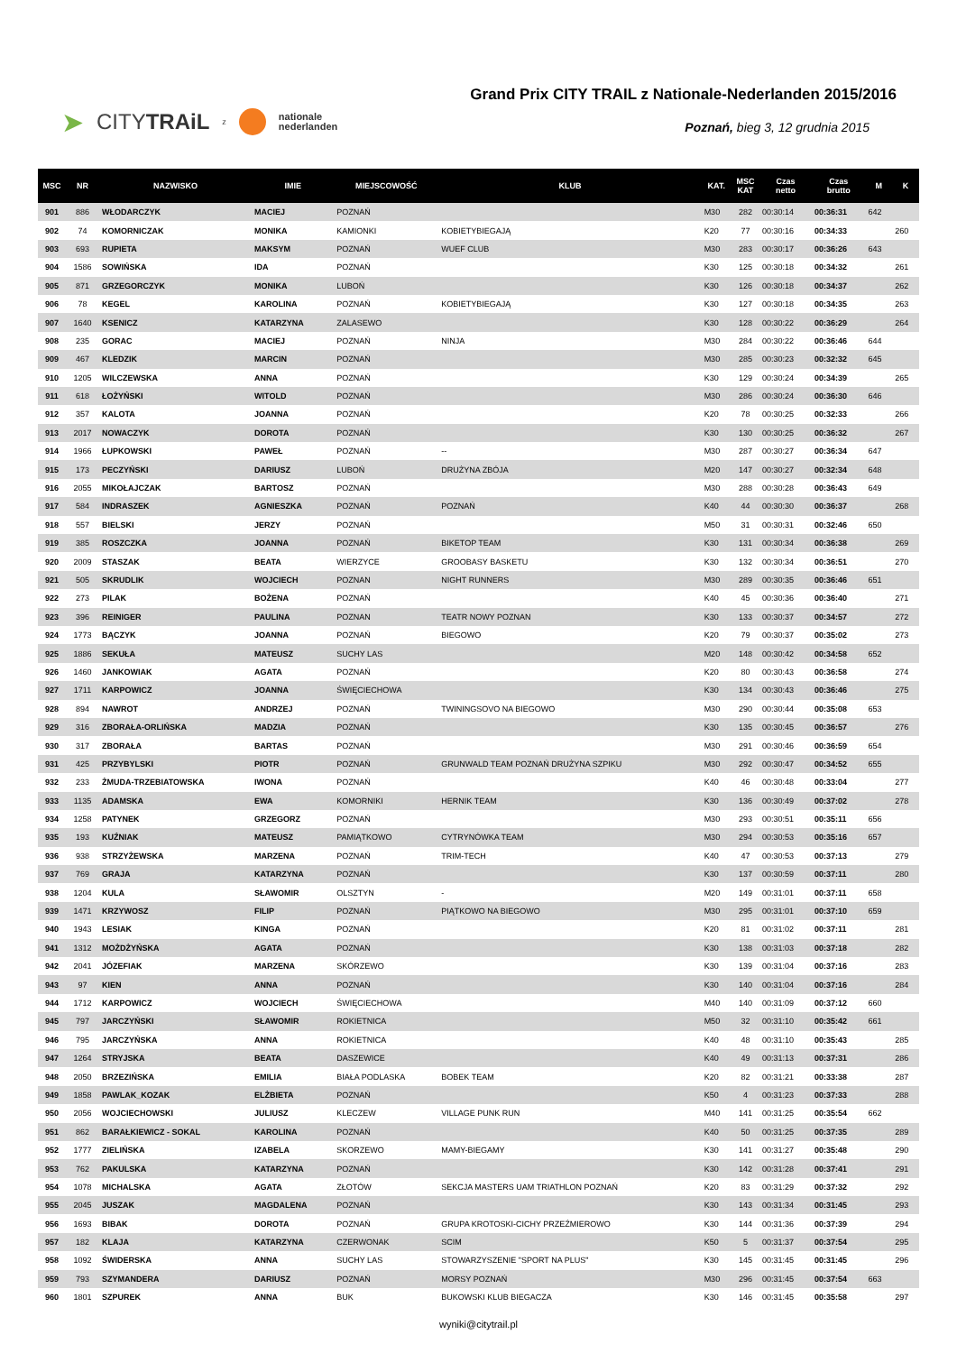➤ CITYTRAiL z nationale
nederlanden
Grand Prix CITY TRAIL z Nationale-Nederlanden 2015/2016
Poznań, bieg 3, 12 grudnia 2015
| MSC | NR | NAZWISKO | IMIE | MIEJSCOWOŚĆ | KLUB | KAT. | MSC KAT | Czas netto | Czas brutto | M | K |
| --- | --- | --- | --- | --- | --- | --- | --- | --- | --- | --- | --- |
| 901 | 886 | WŁODARCZYK | MACIEJ | POZNAŃ | | M30 | 282 | 00:30:14 | 00:36:31 | 642 | |
| 902 | 74 | KOMORNICZAK | MONIKA | KAMIONKI | KOBIETYBIEGAJĄ | K20 | 77 | 00:30:16 | 00:34:33 | | 260 |
| 903 | 693 | RUPIETA | MAKSYM | POZNAŃ | WUEF CLUB | M30 | 283 | 00:30:17 | 00:36:26 | 643 | |
| 904 | 1586 | SOWIŃSKA | IDA | POZNAŃ | | K30 | 125 | 00:30:18 | 00:34:32 | | 261 |
| 905 | 871 | GRZEGORCZYK | MONIKA | LUBOŃ | | K30 | 126 | 00:30:18 | 00:34:37 | | 262 |
| 906 | 78 | KEGEL | KAROLINA | POZNAŃ | KOBIETYBIEGAJĄ | K30 | 127 | 00:30:18 | 00:34:35 | | 263 |
| 907 | 1640 | KSENICZ | KATARZYNA | ZALASEWO | | K30 | 128 | 00:30:22 | 00:36:29 | | 264 |
| 908 | 235 | GORAC | MACIEJ | POZNAŃ | NINJA | M30 | 284 | 00:30:22 | 00:36:46 | 644 | |
| 909 | 467 | KLEDZIK | MARCIN | POZNAŃ | | M30 | 285 | 00:30:23 | 00:32:32 | 645 | |
| 910 | 1205 | WILCZEWSKA | ANNA | POZNAŃ | | K30 | 129 | 00:30:24 | 00:34:39 | | 265 |
| 911 | 618 | ŁOŻYŃSKI | WITOLD | POZNAŃ | | M30 | 286 | 00:30:24 | 00:36:30 | 646 | |
| 912 | 357 | KALOTA | JOANNA | POZNAŃ | | K20 | 78 | 00:30:25 | 00:32:33 | | 266 |
| 913 | 2017 | NOWACZYK | DOROTA | POZNAŃ | | K30 | 130 | 00:30:25 | 00:36:32 | | 267 |
| 914 | 1966 | ŁUPKOWSKI | PAWEŁ | POZNAŃ | -- | M30 | 287 | 00:30:27 | 00:36:34 | 647 | |
| 915 | 173 | PECZYŃSKI | DARIUSZ | LUBOŃ | DRUŻYNA ZBÓJA | M20 | 147 | 00:30:27 | 00:32:34 | 648 | |
| 916 | 2055 | MIKOŁAJCZAK | BARTOSZ | POZNAŃ | | M30 | 288 | 00:30:28 | 00:36:43 | 649 | |
| 917 | 584 | INDRASZEK | AGNIESZKA | POZNAŃ | POZNAŃ | K40 | 44 | 00:30:30 | 00:36:37 | | 268 |
| 918 | 557 | BIELSKI | JERZY | POZNAŃ | | M50 | 31 | 00:30:31 | 00:32:46 | 650 | |
| 919 | 385 | ROSZCZKA | JOANNA | POZNAŃ | BIKETOP TEAM | K30 | 131 | 00:30:34 | 00:36:38 | | 269 |
| 920 | 2009 | STASZAK | BEATA | WIERZYCE | GROOBASY BASKETU | K30 | 132 | 00:30:34 | 00:36:51 | | 270 |
| 921 | 505 | SKRUDLIK | WOJCIECH | POZNAN | NIGHT RUNNERS | M30 | 289 | 00:30:35 | 00:36:46 | 651 | |
| 922 | 273 | PILAK | BOŻENA | POZNAŃ | | K40 | 45 | 00:30:36 | 00:36:40 | | 271 |
| 923 | 396 | REINIGER | PAULINA | POZNAN | TEATR NOWY POZNAN | K30 | 133 | 00:30:37 | 00:34:57 | | 272 |
| 924 | 1773 | BĄCZYK | JOANNA | POZNAŃ | BIEGOWO | K20 | 79 | 00:30:37 | 00:35:02 | | 273 |
| 925 | 1886 | SEKUŁA | MATEUSZ | SUCHY LAS | | M20 | 148 | 00:30:42 | 00:34:58 | 652 | |
| 926 | 1460 | JANKOWIAK | AGATA | POZNAŃ | | K20 | 80 | 00:30:43 | 00:36:58 | | 274 |
| 927 | 1711 | KARPOWICZ | JOANNA | ŚWIĘCIECHOWA | | K30 | 134 | 00:30:43 | 00:36:46 | | 275 |
| 928 | 894 | NAWROT | ANDRZEJ | POZNAŃ | TWININGSOVO NA BIEGOWO | M30 | 290 | 00:30:44 | 00:35:08 | 653 | |
| 929 | 316 | ZBORAŁA-ORLIŃSKA | MADZIA | POZNAŃ | | K30 | 135 | 00:30:45 | 00:36:57 | | 276 |
| 930 | 317 | ZBORAŁA | BARTAS | POZNAŃ | | M30 | 291 | 00:30:46 | 00:36:59 | 654 | |
| 931 | 425 | PRZYBYLSKI | PIOTR | POZNAŃ | GRUNWALD TEAM POZNAŃ DRUŻYNA SZPIKU | M30 | 292 | 00:30:47 | 00:34:52 | 655 | |
| 932 | 233 | ŻMUDA-TRZEBIATOWSKA | IWONA | POZNAŃ | | K40 | 46 | 00:30:48 | 00:33:04 | | 277 |
| 933 | 1135 | ADAMSKA | EWA | KOMORNIKI | HERNIK TEAM | K30 | 136 | 00:30:49 | 00:37:02 | | 278 |
| 934 | 1258 | PATYNEK | GRZEGORZ | POZNAŃ | | M30 | 293 | 00:30:51 | 00:35:11 | 656 | |
| 935 | 193 | KUŹNIAK | MATEUSZ | PAMIĄTKOWO | CYTRYNÓWKA TEAM | M30 | 294 | 00:30:53 | 00:35:16 | 657 | |
| 936 | 938 | STRZYŻEWSKA | MARZENA | POZNAŃ | TRIM-TECH | K40 | 47 | 00:30:53 | 00:37:13 | | 279 |
| 937 | 769 | GRAJA | KATARZYNA | POZNAŃ | | K30 | 137 | 00:30:59 | 00:37:11 | | 280 |
| 938 | 1204 | KULA | SŁAWOMIR | OLSZTYN | - | M20 | 149 | 00:31:01 | 00:37:11 | 658 | |
| 939 | 1471 | KRZYWOSZ | FILIP | POZNAŃ | PIĄTKOWO NA BIEGOWO | M30 | 295 | 00:31:01 | 00:37:10 | 659 | |
| 940 | 1943 | LESIAK | KINGA | POZNAŃ | | K20 | 81 | 00:31:02 | 00:37:11 | | 281 |
| 941 | 1312 | MOŻDŻYŃSKA | AGATA | POZNAŃ | | K30 | 138 | 00:31:03 | 00:37:18 | | 282 |
| 942 | 2041 | JÓZEFIAK | MARZENA | SKÓRZEWO | | K30 | 139 | 00:31:04 | 00:37:16 | | 283 |
| 943 | 97 | KIEN | ANNA | POZNAŃ | | K30 | 140 | 00:31:04 | 00:37:16 | | 284 |
| 944 | 1712 | KARPOWICZ | WOJCIECH | ŚWIĘCIECHOWA | | M40 | 140 | 00:31:09 | 00:37:12 | 660 | |
| 945 | 797 | JARCZYŃSKI | SŁAWOMIR | ROKIETNICA | | M50 | 32 | 00:31:10 | 00:35:42 | 661 | |
| 946 | 795 | JARCZYŃSKA | ANNA | ROKIETNICA | | K40 | 48 | 00:31:10 | 00:35:43 | | 285 |
| 947 | 1264 | STRYJSKA | BEATA | DASZEWICE | | K40 | 49 | 00:31:13 | 00:37:31 | | 286 |
| 948 | 2050 | BRZEZIŃSKA | EMILIA | BIAŁA PODLASKA | BOBEK TEAM | K20 | 82 | 00:31:21 | 00:33:38 | | 287 |
| 949 | 1858 | PAWLAK_KOZAK | ELŻBIETA | POZNAŃ | | K50 | 4 | 00:31:23 | 00:37:33 | | 288 |
| 950 | 2056 | WOJCIECHOWSKI | JULIUSZ | KLECZEW | VILLAGE PUNK RUN | M40 | 141 | 00:31:25 | 00:35:54 | 662 | |
| 951 | 862 | BARAŁKIEWICZ - SOKAL | KAROLINA | POZNAŃ | | K40 | 50 | 00:31:25 | 00:37:35 | | 289 |
| 952 | 1777 | ZIELIŃSKA | IZABELA | SKORZEWO | MAMY-BIEGAMY | K30 | 141 | 00:31:27 | 00:35:48 | | 290 |
| 953 | 762 | PAKULSKA | KATARZYNA | POZNAŃ | | K30 | 142 | 00:31:28 | 00:37:41 | | 291 |
| 954 | 1078 | MICHALSKA | AGATA | ZŁOTÓW | SEKCJA MASTERS UAM TRIATHLON POZNAŃ | K20 | 83 | 00:31:29 | 00:37:32 | | 292 |
| 955 | 2045 | JUSZAK | MAGDALENA | POZNAŃ | | K30 | 143 | 00:31:34 | 00:31:45 | | 293 |
| 956 | 1693 | BIBAK | DOROTA | POZNAŃ | GRUPA KROTOSKI-CICHY PRZEŹMIEROWO | K30 | 144 | 00:31:36 | 00:37:39 | | 294 |
| 957 | 182 | KLAJA | KATARZYNA | CZERWONAK | SCIM | K50 | 5 | 00:31:37 | 00:37:54 | | 295 |
| 958 | 1092 | ŚWIDERSKA | ANNA | SUCHY LAS | STOWARZYSZENIE "SPORT NA PLUS" | K30 | 145 | 00:31:45 | 00:31:45 | | 296 |
| 959 | 793 | SZYMANDERA | DARIUSZ | POZNAŃ | MORSY POZNAŃ | M30 | 296 | 00:31:45 | 00:37:54 | 663 | |
| 960 | 1801 | SZPUREK | ANNA | BUK | BUKOWSKI KLUB BIEGACZA | K30 | 146 | 00:31:45 | 00:35:58 | | 297 |
wyniki@citytrail.pl